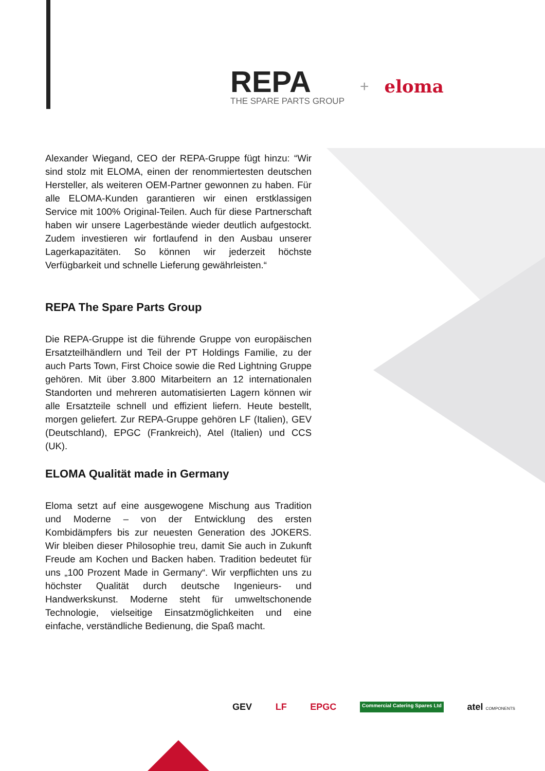REPA
THE SPARE PARTS GROUP
+ eloma
Alexander Wiegand, CEO der REPA-Gruppe fügt hinzu: “Wir sind stolz mit ELOMA, einen der renommiertesten deutschen Hersteller, als weiteren OEM-Partner gewonnen zu haben. Für alle ELOMA-Kunden garantieren wir einen erstklassigen Service mit 100% Original-Teilen. Auch für diese Partnerschaft haben wir unsere Lagerbestände wieder deutlich aufgestockt. Zudem investieren wir fortlaufend in den Ausbau unserer Lagerkapazitäten. So können wir jederzeit höchste Verfügbarkeit und schnelle Lieferung gewährleisten.“
REPA The Spare Parts Group
Die REPA-Gruppe ist die führende Gruppe von europäischen Ersatzteilhändlern und Teil der PT Holdings Familie, zu der auch Parts Town, First Choice sowie die Red Lightning Gruppe gehören. Mit über 3.800 Mitarbeitern an 12 internationalen Standorten und mehreren automatisierten Lagern können wir alle Ersatzteile schnell und effizient liefern. Heute bestellt, morgen geliefert. Zur REPA-Gruppe gehören LF (Italien), GEV (Deutschland), EPGC (Frankreich), Atel (Italien) und CCS (UK).
ELOMA Qualität made in Germany
Eloma setzt auf eine ausgewogene Mischung aus Tradition und Moderne – von der Entwicklung des ersten Kombidämpfers bis zur neuesten Generation des JOKERS. Wir bleiben dieser Philosophie treu, damit Sie auch in Zukunft Freude am Kochen und Backen haben. Tradition bedeutet für uns „100 Prozent Made in Germany“. Wir verpflichten uns zu höchster Qualität durch deutsche Ingenieurs- und Handwerkskunst. Moderne steht für umweltschonende Technologie, vielseitige Einsatzmöglichkeiten und eine einfache, verständliche Bedienung, die Spaß macht.
GEV LF EPGC Commercial Catering Spares Ltd atel COMPONENTS